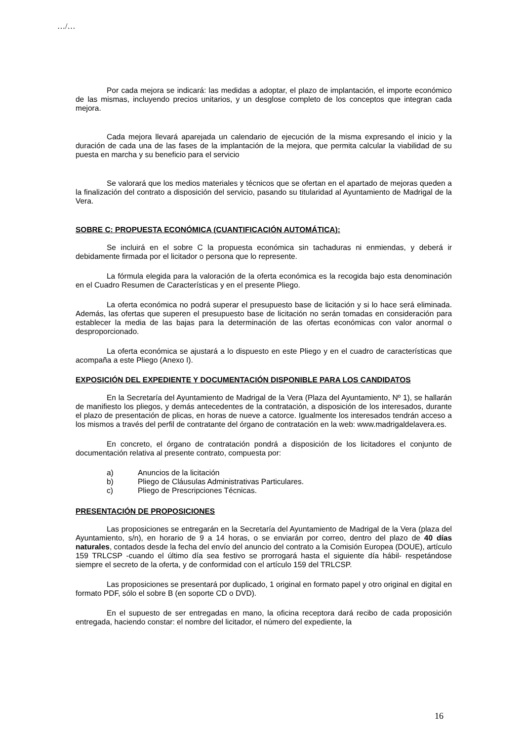…/…
Por cada mejora se indicará: las medidas a adoptar, el plazo de implantación, el importe económico de las mismas, incluyendo precios unitarios, y un desglose completo de los conceptos que integran cada mejora.
Cada mejora llevará aparejada un calendario de ejecución de la misma expresando el inicio y la duración de cada una de las fases de la implantación de la mejora, que permita calcular la viabilidad de su puesta en marcha y su beneficio para el servicio
Se valorará que los medios materiales y técnicos que se ofertan en el apartado de mejoras queden a la finalización del contrato a disposición del servicio, pasando su titularidad al Ayuntamiento de Madrigal de la Vera.
SOBRE C: PROPUESTA ECONÓMICA (CUANTIFICACIÓN AUTOMÁTICA):
Se incluirá en el sobre C la propuesta económica sin tachaduras ni enmiendas, y deberá ir debidamente firmada por el licitador o persona que lo represente.
La fórmula elegida para la valoración de la oferta económica es la recogida bajo esta denominación en el Cuadro Resumen de Características y en el presente Pliego.
La oferta económica no podrá superar el presupuesto base de licitación y si lo hace será eliminada. Además, las ofertas que superen el presupuesto base de licitación no serán tomadas en consideración para establecer la media de las bajas para la determinación de las ofertas económicas con valor anormal o desproporcionado.
La oferta económica se ajustará a lo dispuesto en este Pliego y en el cuadro de características que acompaña a este Pliego (Anexo I).
EXPOSICIÓN DEL EXPEDIENTE Y DOCUMENTACIÓN DISPONIBLE PARA LOS CANDIDATOS
En la Secretaría del Ayuntamiento de Madrigal de la Vera (Plaza del Ayuntamiento, Nº 1), se hallarán de manifiesto los pliegos, y demás antecedentes de la contratación, a disposición de los interesados, durante el plazo de presentación de plicas, en horas de nueve a catorce. Igualmente los interesados tendrán acceso a los mismos a través del perfil de contratante del órgano de contratación en la web: www.madrigaldelavera.es.
En concreto, el órgano de contratación pondrá a disposición de los licitadores el conjunto de documentación relativa al presente contrato, compuesta por:
a) Anuncios de la licitación
b) Pliego de Cláusulas Administrativas Particulares.
c) Pliego de Prescripciones Técnicas.
PRESENTACIÓN DE PROPOSICIONES
Las proposiciones se entregarán en la Secretaría del Ayuntamiento de Madrigal de la Vera (plaza del Ayuntamiento, s/n), en horario de 9 a 14 horas, o se enviarán por correo, dentro del plazo de 40 días naturales, contados desde la fecha del envío del anuncio del contrato a la Comisión Europea (DOUE), artículo 159 TRLCSP -cuando el último día sea festivo se prorrogará hasta el siguiente día hábil- respetándose siempre el secreto de la oferta, y de conformidad con el artículo 159 del TRLCSP.
Las proposiciones se presentará por duplicado, 1 original en formato papel y otro original en digital en formato PDF, sólo el sobre B (en soporte CD o DVD).
En el supuesto de ser entregadas en mano, la oficina receptora dará recibo de cada proposición entregada, haciendo constar: el nombre del licitador, el número del expediente, la
16